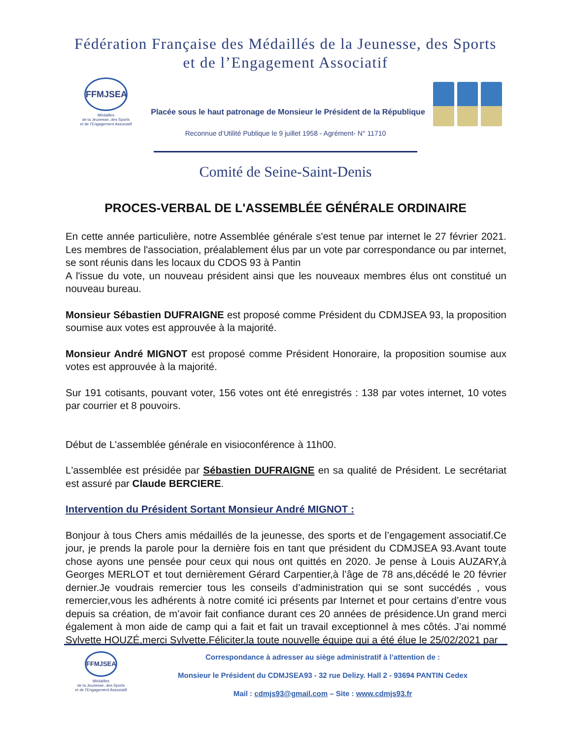Fédération Française des Médaillés de la Jeunesse, des Sports
et de l’Engagement Associatif
FFMJSEA
Médailles
de la Jeunesse, des Sports
et de l’Engagement Associatif
Placée sous le haut patronage de Monsieur le Président de la République
Reconnue d’Utilité Publique le 9 juillet 1958 - Agrément- N° 11710
Comité de Seine-Saint-Denis
PROCES-VERBAL DE L'ASSEMBLÉE GÉNÉRALE ORDINAIRE
En cette année particulière, notre Assemblée générale s'est tenue par internet le 27 février 2021. Les membres de l'association, préalablement élus par un vote par correspondance ou par internet, se sont réunis dans les locaux du CDOS 93 à Pantin
A l'issue du vote, un nouveau président ainsi que les nouveaux membres élus ont constitué un nouveau bureau.
Monsieur Sébastien DUFRAIGNE est proposé comme Président du CDMJSEA 93, la proposition soumise aux votes est approuvée à la majorité.
Monsieur André MIGNOT est proposé comme Président Honoraire, la proposition soumise aux votes est approuvée à la majorité.
Sur 191 cotisants, pouvant voter, 156 votes ont été enregistrés : 138 par votes internet, 10 votes par courrier et 8 pouvoirs.
Début de L'assemblée générale en visioconférence à 11h00.
L'assemblée est présidée par Sébastien DUFRAIGNE en sa qualité de Président. Le secrétariat est assuré par Claude BERCIERE.
Intervention du Président Sortant Monsieur André MIGNOT :
Bonjour à tous Chers amis médaillés de la jeunesse, des sports et de l’engagement associatif.Ce jour, je prends la parole pour la dernière fois en tant que président du CDMJSEA 93.Avant toute chose ayons une pensée pour ceux qui nous ont quittés en 2020. Je pense à Louis AUZARY,à Georges MERLOT et tout dernièrement Gérard Carpentier,à l’âge de 78 ans,décédé le 20 février dernier.Je voudrais remercier tous les conseils d’administration qui se sont succédés , vous remercier,vous les adhérents à notre comité ici présents par Internet et pour certains d’entre vous depuis sa création, de m’avoir fait confiance durant ces 20 années de présidence.Un grand merci également à mon aide de camp qui a fait et fait un travail exceptionnel à mes côtés. J’ai nommé Sylvette HOUZÉ,merci Sylvette.Féliciter,la toute nouvelle équipe qui a été élue le 25/02/2021 par
FFMJSEA
Médailles
de la Jeunesse, des Sports
et de l’Engagement Associatif
Correspondance à adresser au siège administratif à l’attention de :
Monsieur le Président du CDMJSEA93 - 32 rue Delizy. Hall 2 - 93694 PANTIN Cedex
Mail : cdmjs93@gmail.com – Site : www.cdmjs93.fr